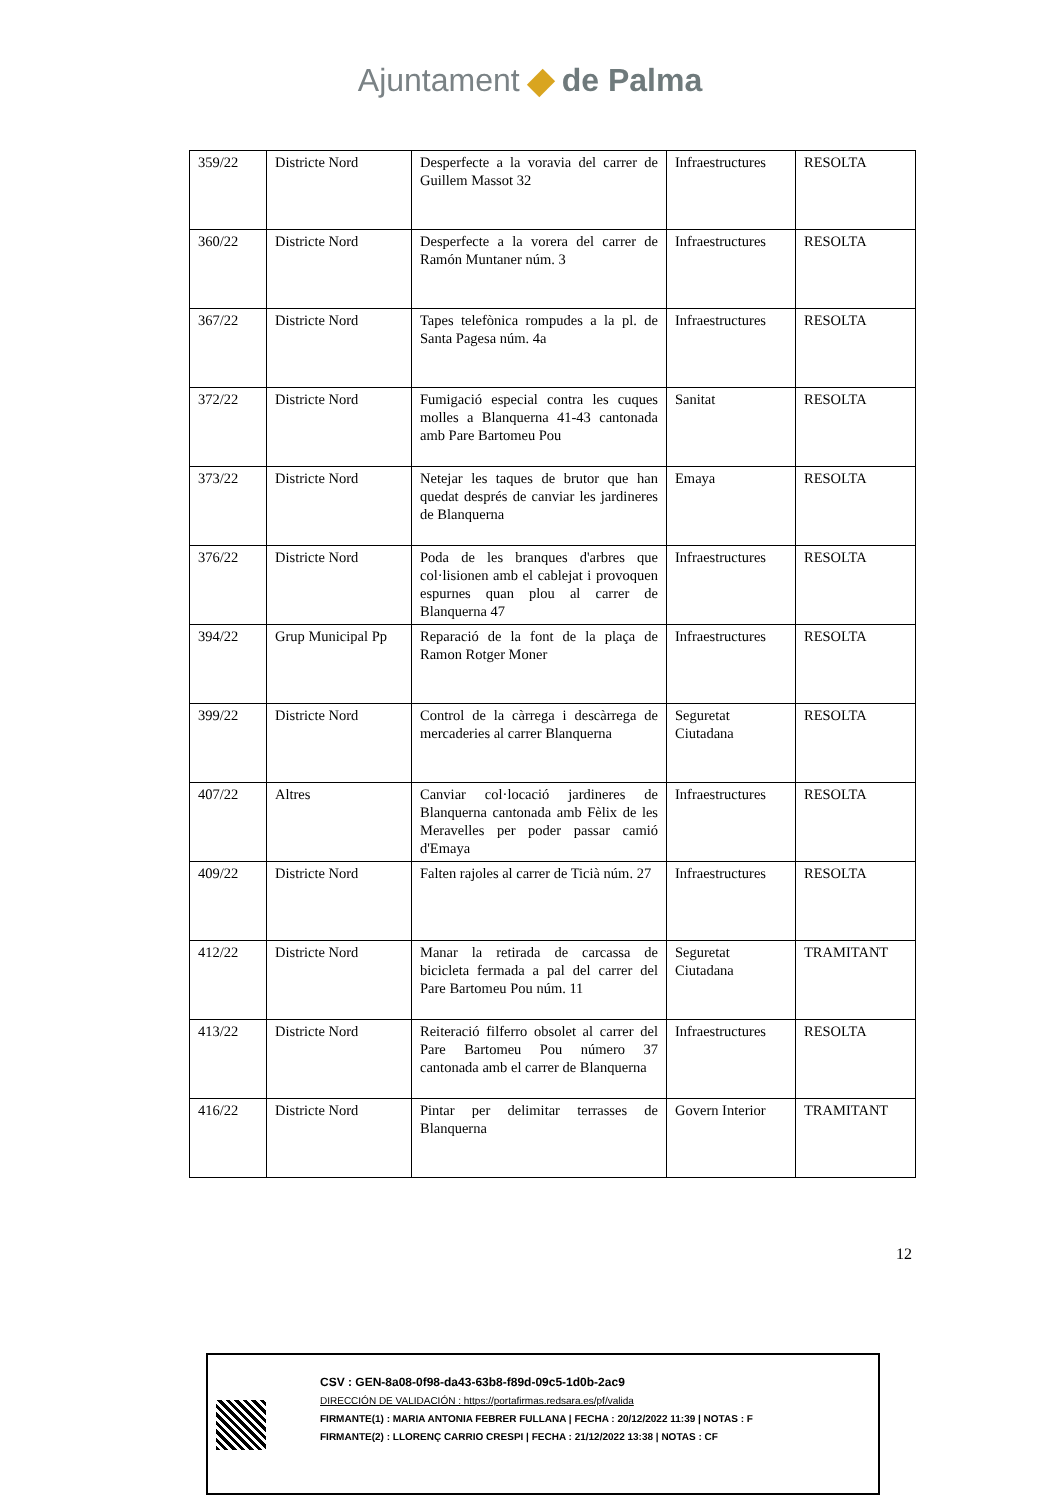Ajuntament de Palma
| 359/22 | Districte Nord | Desperfecte a la voravia del carrer de Guillem Massot 32 | Infraestructures | RESOLTA |
| 360/22 | Districte Nord | Desperfecte a la vorera del carrer de Ramón Muntaner núm. 3 | Infraestructures | RESOLTA |
| 367/22 | Districte Nord | Tapes telefònica rompudes a la pl. de Santa Pagesa núm. 4a | Infraestructures | RESOLTA |
| 372/22 | Districte Nord | Fumigació especial contra les cuques molles a Blanquerna 41-43 cantonada amb Pare Bartomeu Pou | Sanitat | RESOLTA |
| 373/22 | Districte Nord | Netejar les taques de brutor que han quedat després de canviar les jardineres de Blanquerna | Emaya | RESOLTA |
| 376/22 | Districte Nord | Poda de les branques d'arbres que col·lisionen amb el cablejat i provoquen espurnes quan plou al carrer de Blanquerna 47 | Infraestructures | RESOLTA |
| 394/22 | Grup Municipal Pp | Reparació de la font de la plaça de Ramon Rotger Moner | Infraestructures | RESOLTA |
| 399/22 | Districte Nord | Control de la càrrega i descàrrega de mercaderies al carrer Blanquerna | Seguretat Ciutadana | RESOLTA |
| 407/22 | Altres | Canviar col·locació jardineres de Blanquerna cantonada amb Fèlix de les Meravelles per poder passar camió d'Emaya | Infraestructures | RESOLTA |
| 409/22 | Districte Nord | Falten rajoles al carrer de Ticià núm. 27 | Infraestructures | RESOLTA |
| 412/22 | Districte Nord | Manar la retirada de carcassa de bicicleta fermada a pal del carrer del Pare Bartomeu Pou núm. 11 | Seguretat Ciutadana | TRAMITANT |
| 413/22 | Districte Nord | Reiteració filferro obsolet al carrer del Pare Bartomeu Pou número 37 cantonada amb el carrer de Blanquerna | Infraestructures | RESOLTA |
| 416/22 | Districte Nord | Pintar per delimitar terrasses de Blanquerna | Govern Interior | TRAMITANT |
12
CSV : GEN-8a08-0f98-da43-63b8-f89d-09c5-1d0b-2ac9
DIRECCIÓN DE VALIDACIÓN : https://portafirmas.redsara.es/pf/valida
FIRMANTE(1) : MARIA ANTONIA FEBRER FULLANA | FECHA : 20/12/2022 11:39 | NOTAS : F
FIRMANTE(2) : LLORENÇ CARRIO CRESPI | FECHA : 21/12/2022 13:38 | NOTAS : CF